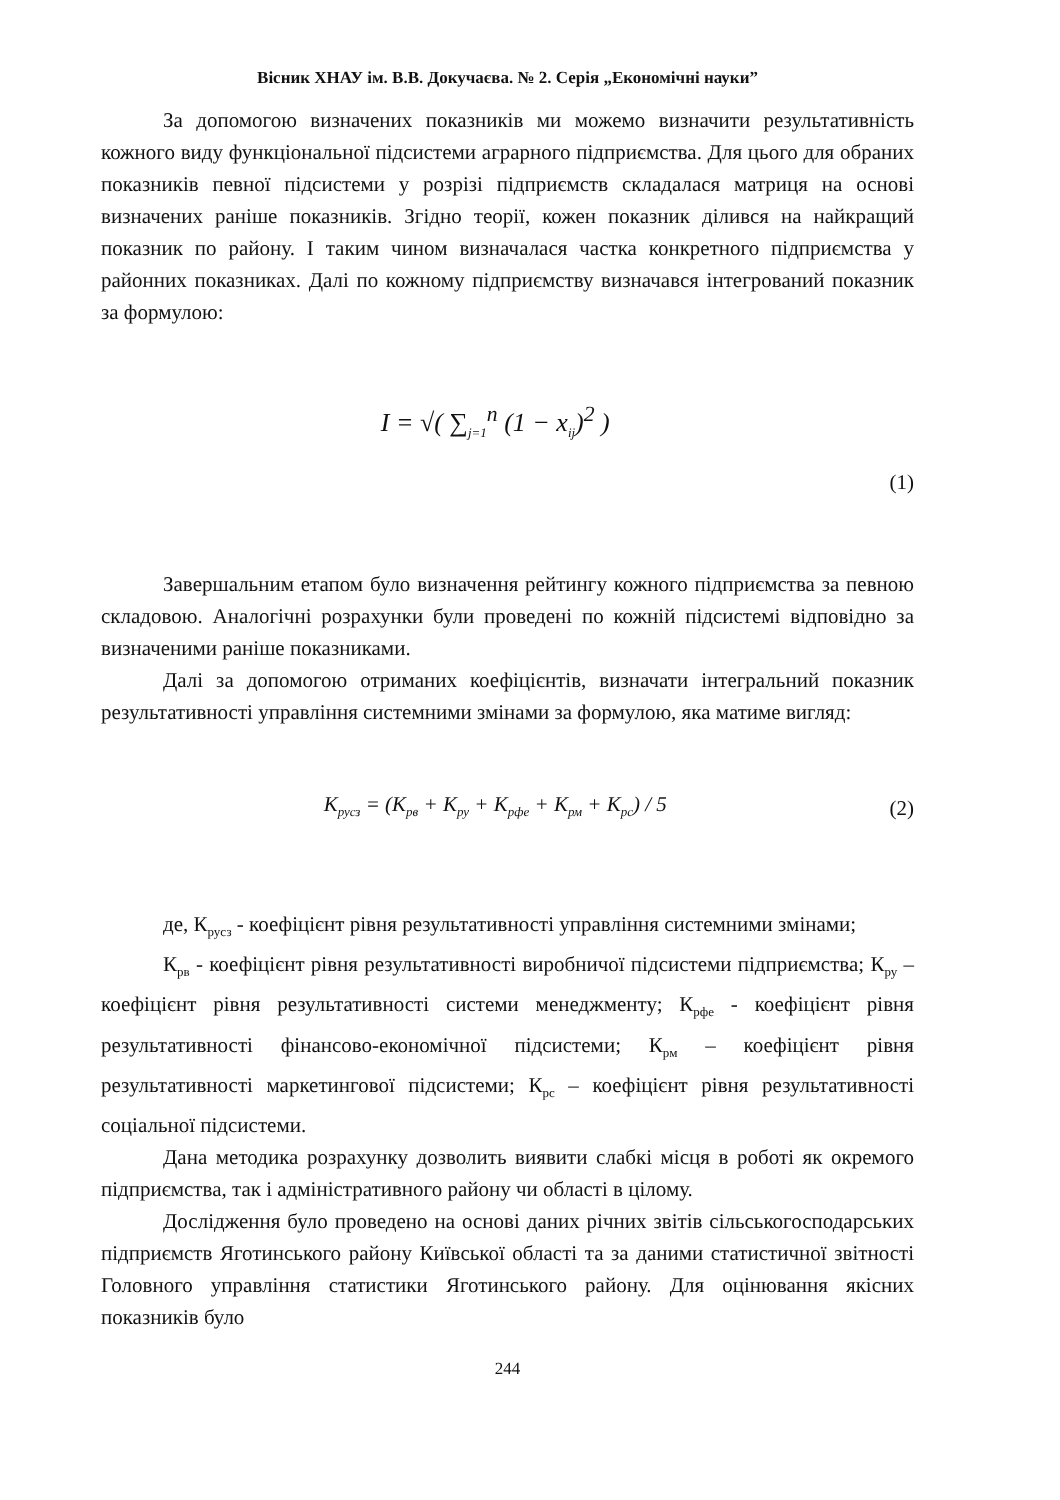Вісник ХНАУ ім. В.В. Докучаєва. № 2. Серія „Економічні науки”
За допомогою визначених показників ми можемо визначити результативність кожного виду функціональної підсистеми аграрного підприємства. Для цього для обраних показників певної підсистеми у розрізі підприємств складалася матриця на основі визначених раніше показників. Згідно теорії, кожен показник ділився на найкращий показник по району. І таким чином визначалася частка конкретного підприємства у районних показниках. Далі по кожному підприємству визначався інтегрований показник за формулою:
I = √( ∑<sub>j=1</sub><sup>n</sup> (1 − x<sub>ij</sub>)<sup>2</sup> )
(1)
Завершальним етапом було визначення рейтингу кожного підприємства за певною складовою. Аналогічні розрахунки були проведені по кожній підсистемі відповідно за визначеними раніше показниками.
Далі за допомогою отриманих коефіцієнтів, визначати інтегральний показник результативності управління системними змінами за формулою, яка матиме вигляд:
K<sub>русз</sub> = (K<sub>рв</sub> + K<sub>ру</sub> + K<sub>рфе</sub> + K<sub>рм</sub> + K<sub>рс</sub>) / 5
(2)
де, К<sub>русз</sub> - коефіцієнт рівня результативності управління системними змінами;
К<sub>рв</sub> - коефіцієнт рівня результативності виробничої підсистеми підприємства; К<sub>ру</sub> – коефіцієнт рівня результативності системи менеджменту; К<sub>рфе</sub> - коефіцієнт рівня результативності фінансово-економічної підсистеми; К<sub>рм</sub> – коефіцієнт рівня результативності маркетингової підсистеми; К<sub>рс</sub> – коефіцієнт рівня результативності соціальної підсистеми.
Дана методика розрахунку дозволить виявити слабкі місця в роботі як окремого підприємства, так і адміністративного району чи області в цілому.
Дослідження було проведено на основі даних річних звітів сільськогосподарських підприємств Яготинського району Київської області та за даними статистичної звітності Головного управління статистики Яготинського району. Для оцінювання якісних показників було
244